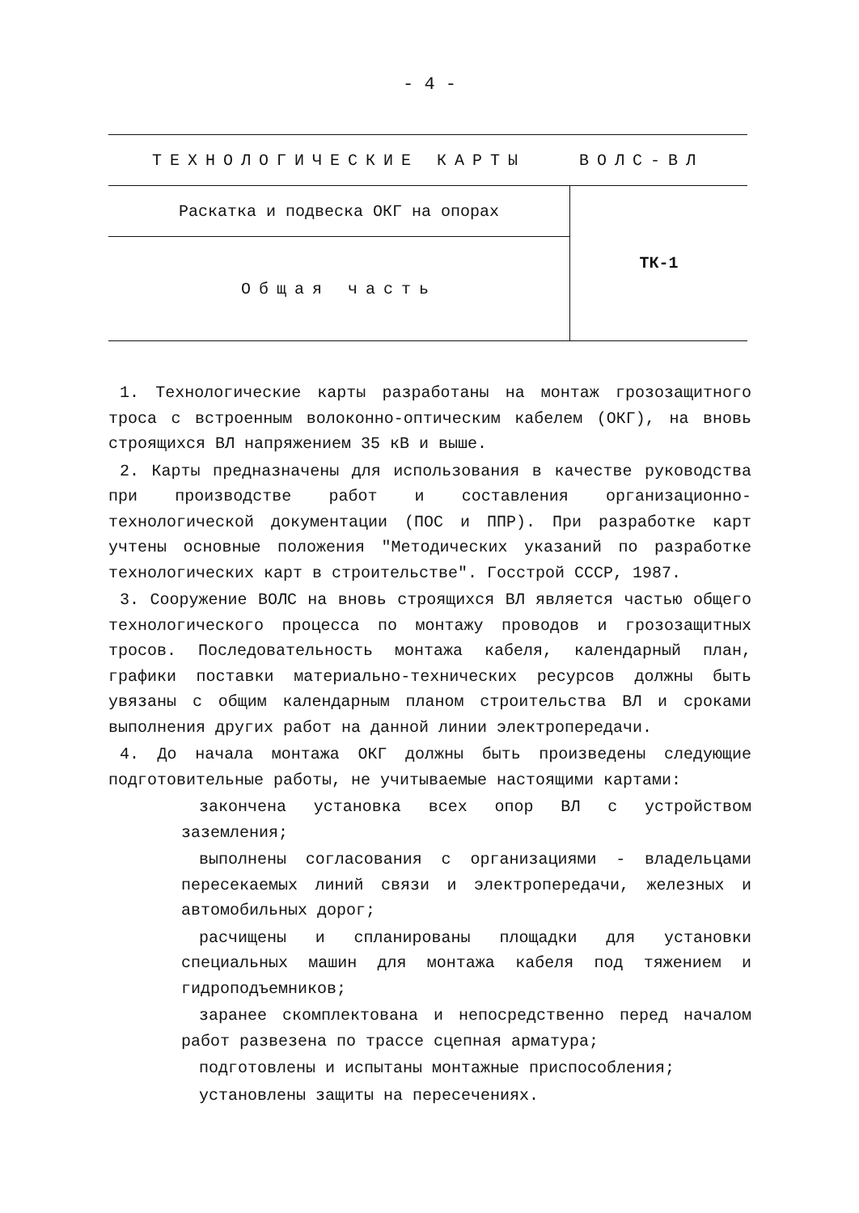- 4 -
| ТЕХНОЛОГИЧЕСКИЕ КАРТЫ ВОЛС-ВЛ | |
| Раскатка и подвеска ОКГ на опорах | ТК-1 |
| Общая часть | |
1. Технологические карты разработаны на монтаж грозозащитного троса с встроенным волоконно-оптическим кабелем (ОКГ), на вновь строящихся ВЛ напряжением 35 кВ и выше.
2. Карты предназначены для использования в качестве руководства при производстве работ и составления организационно-технологической документации (ПОС и ППР). При разработке карт учтены основные положения "Методических указаний по разработке технологических карт в строительстве". Госстрой СССР, 1987.
3. Сооружение ВОЛС на вновь строящихся ВЛ является частью общего технологического процесса по монтажу проводов и грозозащитных тросов. Последовательность монтажа кабеля, календарный план, графики поставки материально-технических ресурсов должны быть увязаны с общим календарным планом строительства ВЛ и сроками выполнения других работ на данной линии электропередачи.
4. До начала монтажа ОКГ должны быть произведены следующие подготовительные работы, не учитываемые настоящими картами:
закончена установка всех опор ВЛ с устройством заземления;
выполнены согласования с организациями - владельцами пересекаемых линий связи и электропередачи, железных и автомобильных дорог;
расчищены и спланированы площадки для установки специальных машин для монтажа кабеля под тяжением и гидроподъемников;
заранее скомплектована и непосредственно перед началом работ развезена по трассе сцепная арматура;
подготовлены и испытаны монтажные приспособления;
установлены защиты на пересечениях.